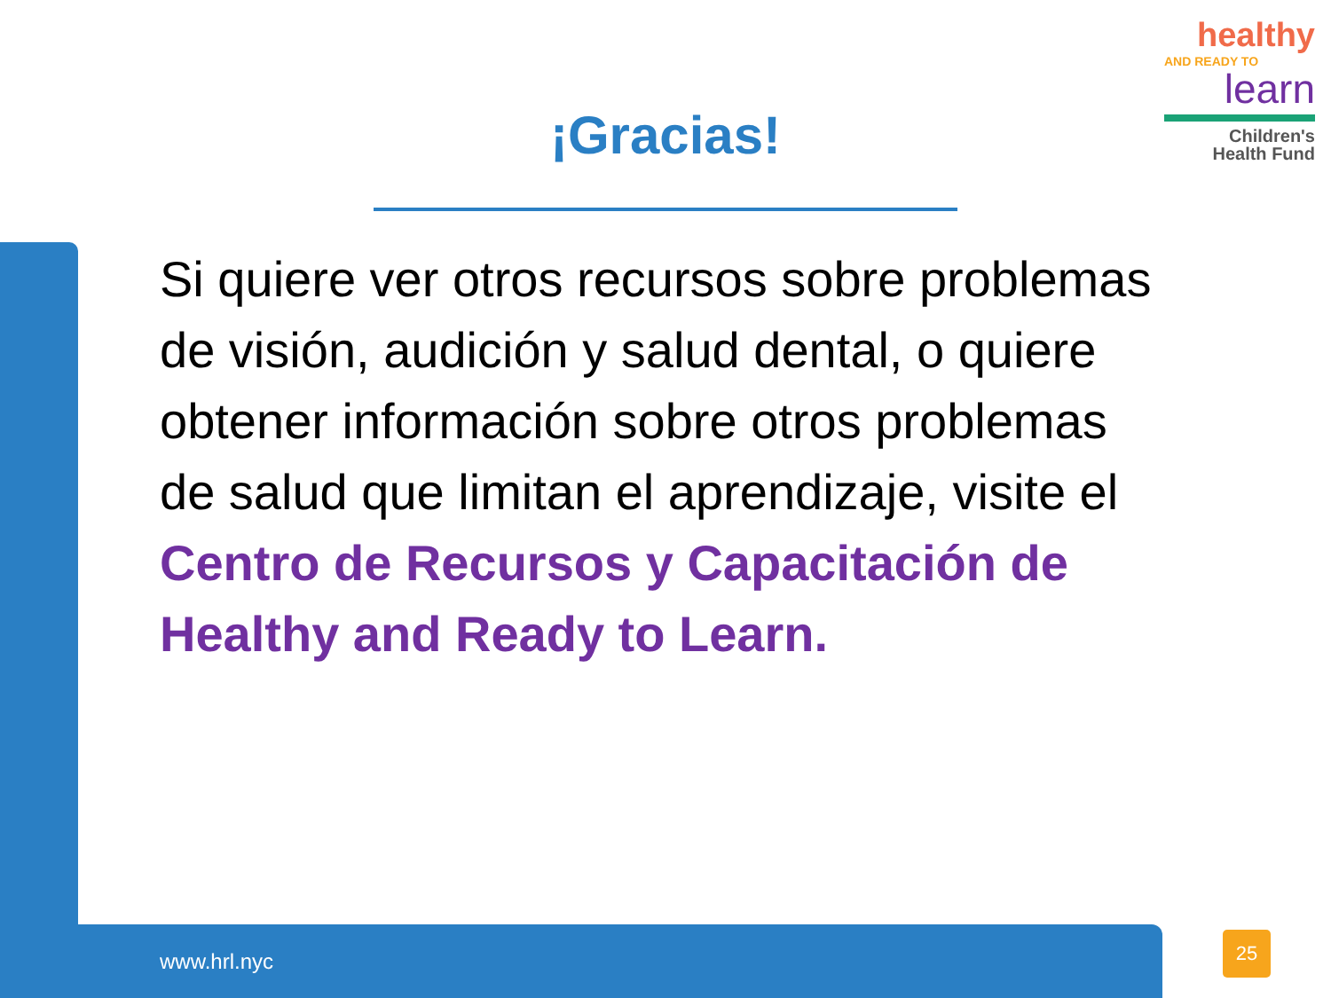healthy
AND READY TO
learn
Children's
Health Fund
¡Gracias!
Si quiere ver otros recursos sobre problemas de visión, audición y salud dental, o quiere obtener información sobre otros problemas de salud que limitan el aprendizaje, visite el Centro de Recursos y Capacitación de Healthy and Ready to Learn.
www.hrl.nyc
25